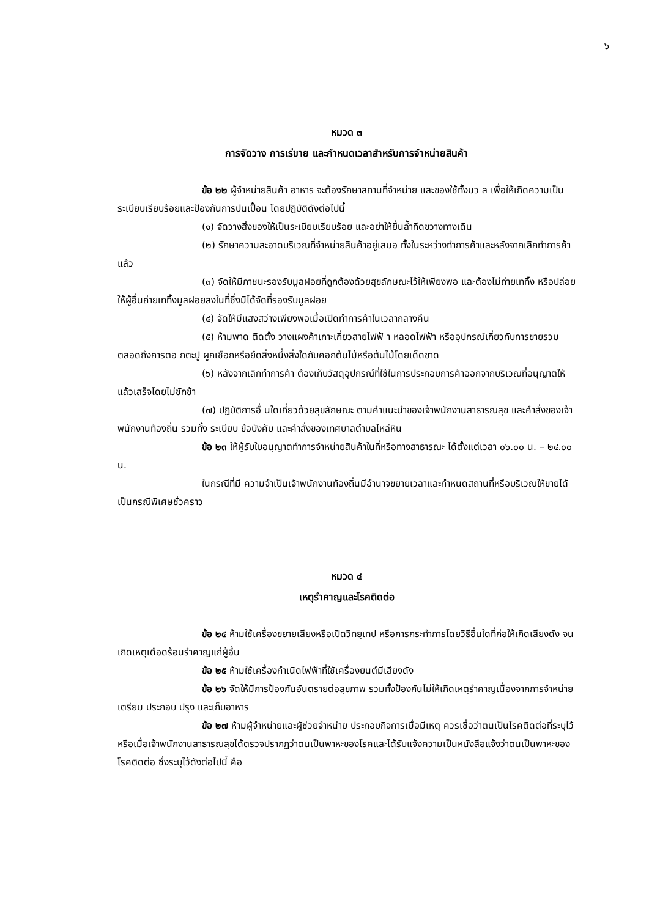๖
หมวด ๓
การจัดวาง การเร่ขาย และกำหนดเวลาสำหรับการจำหน่ายสินค้า
ข้อ ๒๒ ผู้จำหน่ายสินค้า อาหาร จะต้องรักษาสถานที่จำหน่าย และของใช้ทั้งมว ล เพื่อให้เกิดความเป็นระเบียบเรียบร้อยและป้องกันการปนเปื้อน โดยปฏิบัติดังต่อไปนี้
(๑) จัดวางสิ่งของให้เป็นระเบียบเรียบร้อย และอย่าให้ยื่นล้ำกีดขวางทางเดิน
(๒) รักษาความสะอาดบริเวณที่จำหน่ายสินค้าอยู่เสมอ ทั้งในระหว่างทำการค้าและหลังจากเลิกทำการค้าแล้ว
(๓) จัดให้มีภาชนะรองรับมูลฝอยที่ถูกต้องด้วยสุขลักษณะไว้ให้เพียงพอ และต้องไม่ถ่ายเททิ้ง หรือปล่อยให้ผู้อื่นถ่ายเททิ้งมูลฝอยลงในที่ซึ่งมิได้จัดที่รองรับมูลฝอย
(๔) จัดให้มีแสงสว่างเพียงพอเมื่อเปิดทำการค้าในเวลากลางคืน
(๕) ห้ามพาด ติดตั้ง วางแผงค้าเกาะเกี่ยวสายไฟฟ้ า หลอดไฟฟ้า หรืออุปกรณ์เกี่ยวกับการขายรวมตลอดถึงการตอ กตะปู ผูกเชือกหรือยึดสิ่งหนึ่งสิ่งใดกับคอกต้นไม้หรือต้นไม้โดยเด็ดขาด
(๖) หลังจากเลิกทำการค้า ต้องเก็บวัสดุอุปกรณ์ที่ใช้ในการประกอบการค้าออกจากบริเวณที่อนุญาตให้แล้วเสร็จโดยไม่ชักช้า
(๗) ปฏิบัติการอื่ นใดเกี่ยวด้วยสุขลักษณะ ตามคำแนะนำของเจ้าพนักงานสาธารณสุข และคำสั่งของเจ้าพนักงานท้องถิ่น รวมทั้ง ระเบียบ ข้อบังคับ และคำสั่งของเทศบาลตำบลไหล่หิน
ข้อ ๒๓ ให้ผู้รับใบอนุญาตทำการจำหน่ายสินค้าในที่หรือทางสาธารณะ ได้ตั้งแต่เวลา ๐๖.๐๐ น. – ๒๔.๐๐ น.
ในกรณีที่มี ความจำเป็นเจ้าพนักงานท้องถิ่นมีอำนาจขยายเวลาและกำหนดสถานที่หรือบริเวณให้ขายได้เป็นกรณีพิเศษชั่วคราว
หมวด ๔
เหตุรำคาญและโรคติดต่อ
ข้อ ๒๔ ห้ามใช้เครื่องขยายเสียงหรือเปิดวิทยุเทป หรือการกระทำการโดยวิธีอื่นใดที่ก่อให้เกิดเสียงดัง จนเกิดเหตุเดือดร้อนรำคาญแก่ผู้อื่น
ข้อ ๒๕ ห้ามใช้เครื่องกำเนิดไฟฟ้าที่ใช้เครื่องยนต์มีเสียงดัง
ข้อ ๒๖ จัดให้มีการป้องกันอันตรายต่อสุขภาพ รวมทั้งป้องกันไม่ให้เกิดเหตุรำคาญเนื่องจากการจำหน่าย เตรียม ประกอบ ปรุง และเก็บอาหาร
ข้อ ๒๗ ห้ามผู้จำหน่ายและผู้ช่วยจำหน่าย ประกอบกิจการเมื่อมีเหตุ ควรเชื่อว่าตนเป็นโรคติดต่อที่ระบุไว้ หรือเมื่อเจ้าพนักงานสาธารณสุขได้ตรวจปรากฏว่าตนเป็นพาหะของโรคและได้รับแจ้งความเป็นหนังสือแจ้งว่าตนเป็นพาหะของโรคติดต่อ ซึ่งระบุไว้ดังต่อไปนี้ คือ